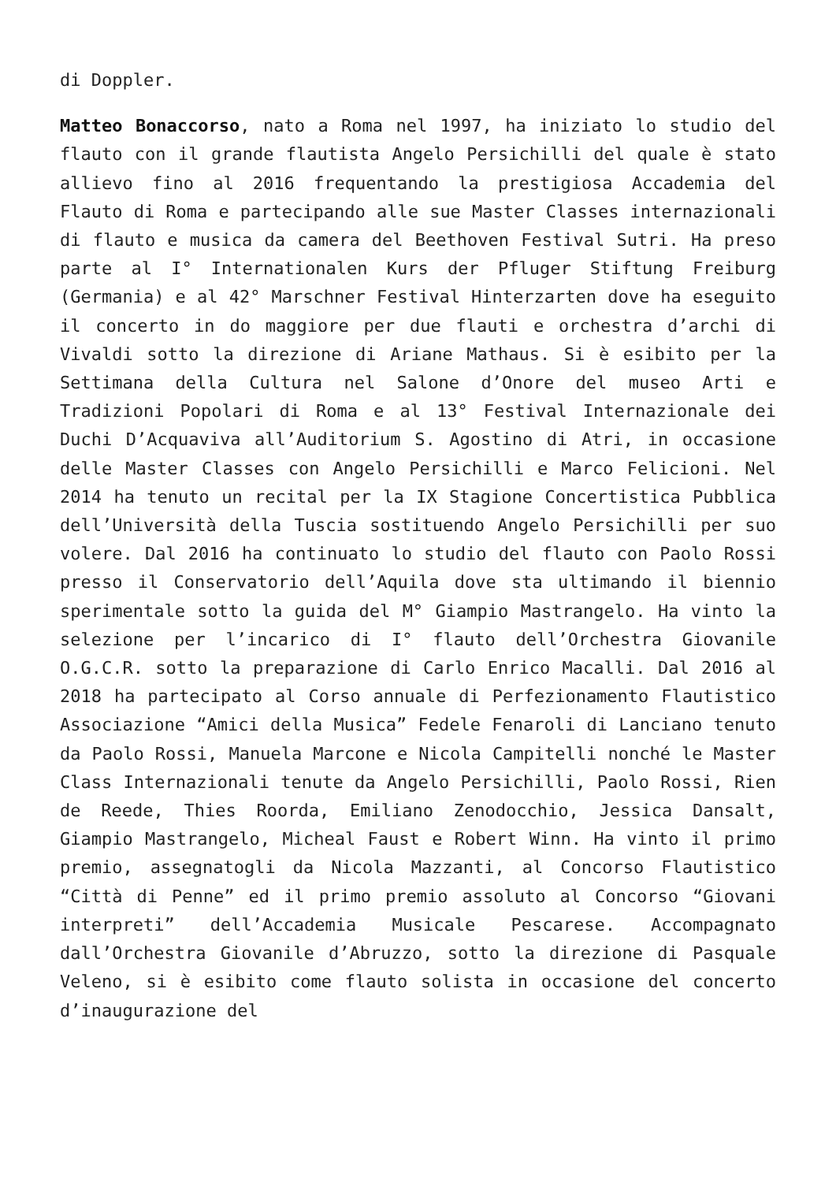di Doppler.
Matteo Bonaccorso, nato a Roma nel 1997, ha iniziato lo studio del flauto con il grande flautista Angelo Persichilli del quale è stato allievo fino al 2016 frequentando la prestigiosa Accademia del Flauto di Roma e partecipando alle sue Master Classes internazionali di flauto e musica da camera del Beethoven Festival Sutri. Ha preso parte al I° Internationalen Kurs der Pfluger Stiftung Freiburg (Germania) e al 42° Marschner Festival Hinterzarten dove ha eseguito il concerto in do maggiore per due flauti e orchestra d’archi di Vivaldi sotto la direzione di Ariane Mathaus. Si è esibito per la Settimana della Cultura nel Salone d’Onore del museo Arti e Tradizioni Popolari di Roma e al 13° Festival Internazionale dei Duchi D’Acquaviva all’Auditorium S. Agostino di Atri, in occasione delle Master Classes con Angelo Persichilli e Marco Felicioni. Nel 2014 ha tenuto un recital per la IX Stagione Concertistica Pubblica dell’Università della Tuscia sostituendo Angelo Persichilli per suo volere. Dal 2016 ha continuato lo studio del flauto con Paolo Rossi presso il Conservatorio dell’Aquila dove sta ultimando il biennio sperimentale sotto la guida del M° Giampio Mastrangelo. Ha vinto la selezione per l’incarico di I° flauto dell’Orchestra Giovanile O.G.C.R. sotto la preparazione di Carlo Enrico Macalli. Dal 2016 al 2018 ha partecipato al Corso annuale di Perfezionamento Flautistico Associazione “Amici della Musica” Fedele Fenaroli di Lanciano tenuto da Paolo Rossi, Manuela Marcone e Nicola Campitelli nonché le Master Class Internazionali tenute da Angelo Persichilli, Paolo Rossi, Rien de Reede, Thies Roorda, Emiliano Zenodocchio, Jessica Dansalt, Giampio Mastrangelo, Micheal Faust e Robert Winn. Ha vinto il primo premio, assegnatogli da Nicola Mazzanti, al Concorso Flautistico “Città di Penne” ed il primo premio assoluto al Concorso “Giovani interpreti” dell’Accademia Musicale Pescarese. Accompagnato dall’Orchestra Giovanile d’Abruzzo, sotto la direzione di Pasquale Veleno, si è esibito come flauto solista in occasione del concerto d’inaugurazione del